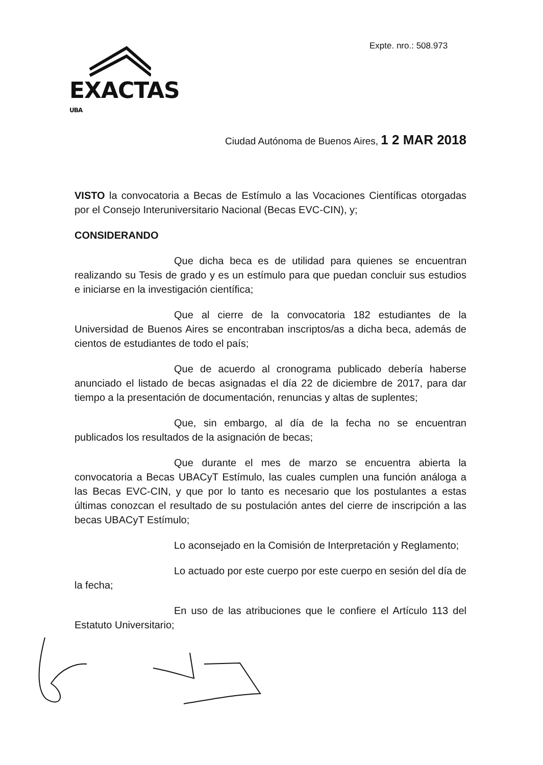Expte. nro.: 508.973
EXACTAS UBA
Ciudad Autónoma de Buenos Aires, 1 2 MAR 2018
VISTO la convocatoria a Becas de Estímulo a las Vocaciones Científicas otorgadas por el Consejo Interuniversitario Nacional (Becas EVC-CIN), y;
CONSIDERANDO
Que dicha beca es de utilidad para quienes se encuentran realizando su Tesis de grado y es un estímulo para que puedan concluir sus estudios e iniciarse en la investigación científica;
Que al cierre de la convocatoria 182 estudiantes de la Universidad de Buenos Aires se encontraban inscriptos/as a dicha beca, además de cientos de estudiantes de todo el país;
Que de acuerdo al cronograma publicado debería haberse anunciado el listado de becas asignadas el día 22 de diciembre de 2017, para dar tiempo a la presentación de documentación, renuncias y altas de suplentes;
Que, sin embargo, al día de la fecha no se encuentran publicados los resultados de la asignación de becas;
Que durante el mes de marzo se encuentra abierta la convocatoria a Becas UBACyT Estímulo, las cuales cumplen una función análoga a las Becas EVC-CIN, y que por lo tanto es necesario que los postulantes a estas últimas conozcan el resultado de su postulación antes del cierre de inscripción a las becas UBACyT Estímulo;
Lo aconsejado en la Comisión de Interpretación y Reglamento;
Lo actuado por este cuerpo por este cuerpo en sesión del día de la fecha;
En uso de las atribuciones que le confiere el Artículo 113 del Estatuto Universitario;